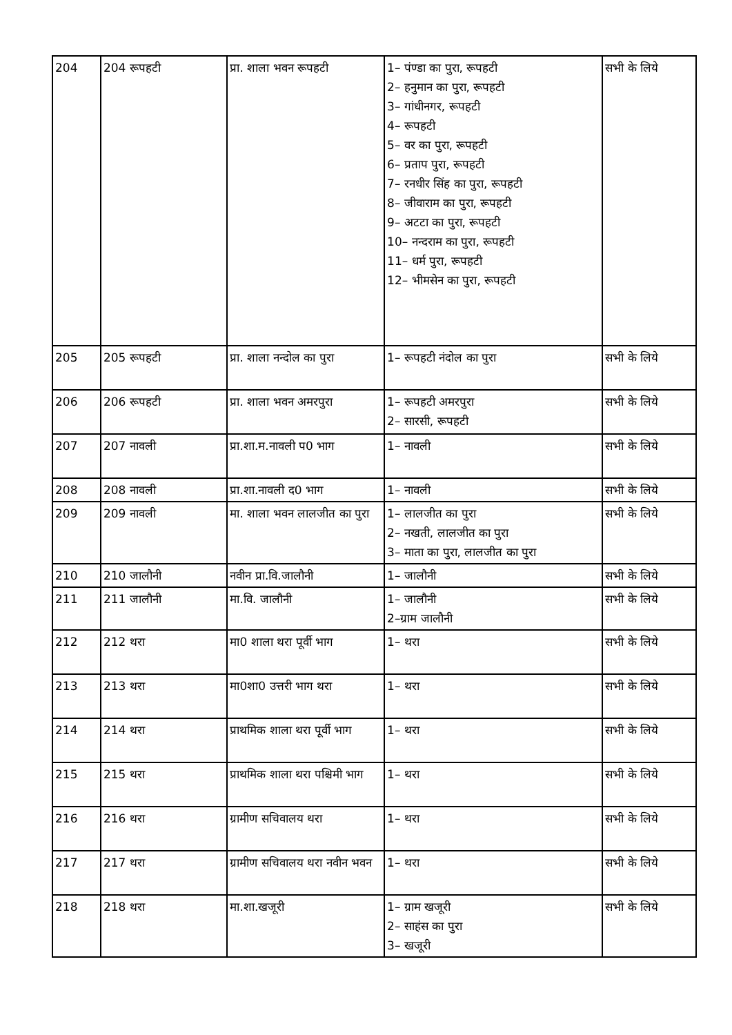| 204 | 204 रूपहटी | प्रा. शाला भवन रूपहटी | 1– पंण्डा का पुरा, रूपहटी 2– हनुमान का पुरा, रूपहटी 3– गांधीनगर, रूपहटी 4– रूपहटी 5– वर का पुरा, रूपहटी 6– प्रताप पुरा, रूपहटी 7– रनधीर सिंह का पुरा, रूपहटी 8– जीवाराम का पुरा, रूपहटी 9– अटटा का पुरा, रूपहटी 10– नन्दराम का पुरा, रूपहटी 11– धर्म पुरा, रूपहटी 12– भीमसेन का पुरा, रूपहटी | सभी के लिये |
| 205 | 205 रूपहटी | प्रा. शाला नन्दोल का पुरा | 1– रूपहटी नंदोल का पुरा | सभी के लिये |
| 206 | 206 रूपहटी | प्रा. शाला भवन अमरपुरा | 1– रूपहटी अमरपुरा 2– सारसी, रूपहटी | सभी के लिये |
| 207 | 207 नावली | प्रा.शा.म.नावली प0 भाग | 1– नावली | सभी के लिये |
| 208 | 208 नावली | प्रा.शा.नावली द0 भाग | 1– नावली | सभी के लिये |
| 209 | 209 नावली | मा. शाला भवन लालजीत का पुरा | 1– लालजीत का पुरा 2– नखती, लालजीत का पुरा 3– माता का पुरा, लालजीत का पुरा | सभी के लिये |
| 210 | 210 जालौनी | नवीन प्रा.वि.जालौनी | 1– जालौनी | सभी के लिये |
| 211 | 211 जालौनी | मा.वि. जालौनी | 1– जालौनी 2–ग्राम जालौनी | सभी के लिये |
| 212 | 212 थरा | मा0 शाला थरा पूर्वी भाग | 1– थरा | सभी के लिये |
| 213 | 213 थरा | मा0शा0 उत्तरी भाग थरा | 1– थरा | सभी के लिये |
| 214 | 214 थरा | प्राथमिक शाला थरा पूर्वी भाग | 1– थरा | सभी के लिये |
| 215 | 215 थरा | प्राथमिक शाला थरा पश्चिमी भाग | 1– थरा | सभी के लिये |
| 216 | 216 थरा | ग्रामीण सचिवालय थरा | 1– थरा | सभी के लिये |
| 217 | 217 थरा | ग्रामीण सचिवालय थरा नवीन भवन | 1– थरा | सभी के लिये |
| 218 | 218 थरा | मा.शा.खजूरी | 1– ग्राम खजूरी 2– साहंस का पुरा 3– खजूरी | सभी के लिये |